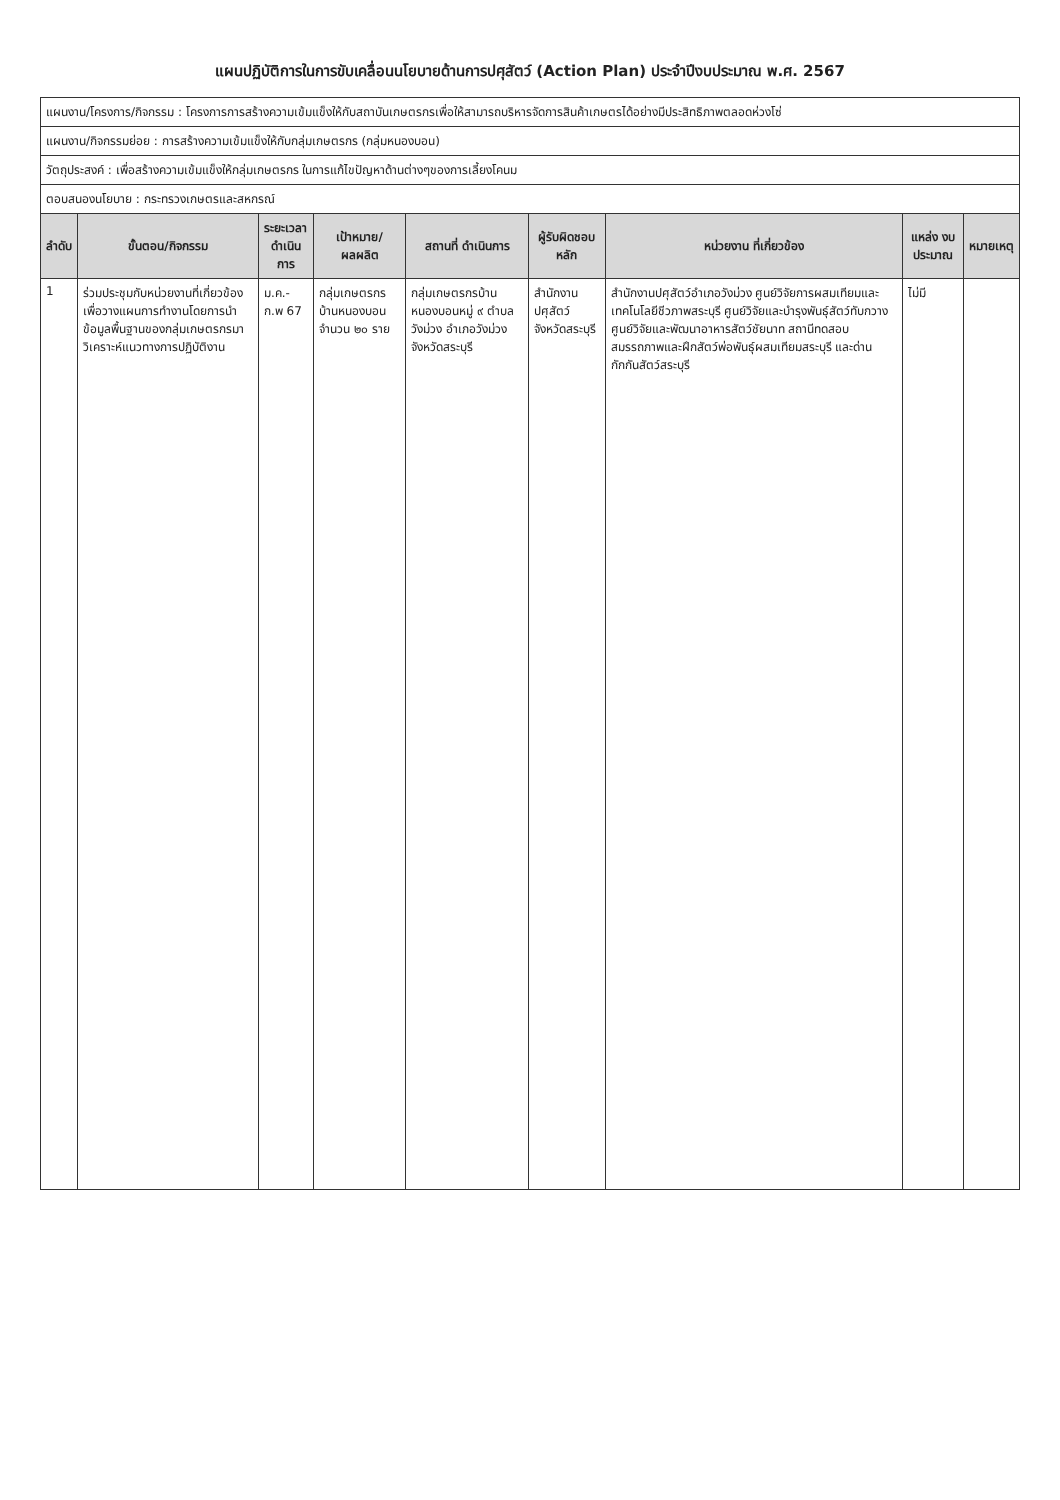แผนปฏิบัติการในการขับเคลื่อนนโยบายด้านการปศุสัตว์ (Action Plan) ประจำปีงบประมาณ พ.ศ. 2567
| แผนงาน/โครงการ/กิจกรรม : โครงการการสร้างความเข้มแข็งให้กับสถาบันเกษตรกรเพื่อให้สามารถบริหารจัดการสินค้าเกษตรได้อย่างมีประสิทธิภาพตลอดห่วงโซ่ | | | | | | | | |
| แผนงาน/กิจกรรมย่อย : การสร้างความเข้มแข็งให้กับกลุ่มเกษตรกร (กลุ่มหนองบอน) | | | | | | | | |
| วัตถุประสงค์ : เพื่อสร้างความเข้มแข็งให้กลุ่มเกษตรกร ในการแก้ไขปัญหาด้านต่างๆของการเลี้ยงโคนม | | | | | | | | |
| ตอบสนองนโยบาย : กระทรวงเกษตรและสหกรณ์ | | | | | | | | |
| ลำดับ | ขั้นตอน/กิจกรรม | ระยะเวลา ดำเนินการ | เป้าหมาย/ผลผลิต | สถานที่ ดำเนินการ | ผู้รับผิดชอบหลัก | หน่วยงาน ที่เกี่ยวข้อง | แหล่ง งบประมาณ | หมายเหตุ |
| 1 | ร่วมประชุมกับหน่วยงานที่เกี่ยวข้องเพื่อวางแผนการทำงานโดยการนำข้อมูลพื้นฐานของกลุ่มเกษตรกรมาวิเคราะห์แนวทางการปฏิบัติงาน | ม.ค.-ก.พ 67 | กลุ่มเกษตรกรบ้านหนองบอน จำนวน ๒๐ ราย | กลุ่มเกษตรกรบ้านหนองบอนหมู่ ๙ ตำบลวังม่วง อำเภอวังม่วง จังหวัดสระบุรี | สำนักงานปศุสัตว์จังหวัดสระบุรี | สำนักงานปศุสัตว์อำเภอวังม่วง ศูนย์วิจัยการผสมเทียมและเทคโนโลยีชีวภาพสระบุรี ศูนย์วิจัยและบำรุงพันธุ์สัตว์ทับกวาง ศูนย์วิจัยและพัฒนาอาหารสัตว์ชัยนาท สถานีทดสอบสมรรถภาพและฝึกสัตว์พ่อพันธุ์ผสมเทียมสระบุรี และด่านกักกันสัตว์สระบุรี | ไม่มี | |